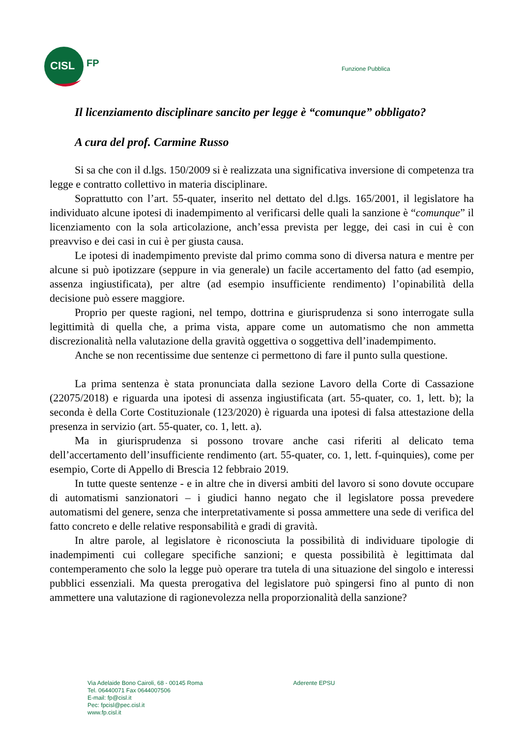CISL
FP
Funzione Pubblica
Il licenziamento disciplinare sancito per legge è “comunque” obbligato?
A cura del prof. Carmine Russo
Si sa che con il d.lgs. 150/2009 si è realizzata una significativa inversione di competenza tra legge e contratto collettivo in materia disciplinare.
Soprattutto con l’art. 55-quater, inserito nel dettato del d.lgs. 165/2001, il legislatore ha individuato alcune ipotesi di inadempimento al verificarsi delle quali la sanzione è “comunque” il licenziamento con la sola articolazione, anch’essa prevista per legge, dei casi in cui è con preavviso e dei casi in cui è per giusta causa.
Le ipotesi di inadempimento previste dal primo comma sono di diversa natura e mentre per alcune si può ipotizzare (seppure in via generale) un facile accertamento del fatto (ad esempio, assenza ingiustificata), per altre (ad esempio insufficiente rendimento) l’opinabilità della decisione può essere maggiore.
Proprio per queste ragioni, nel tempo, dottrina e giurisprudenza si sono interrogate sulla legittimità di quella che, a prima vista, appare come un automatismo che non ammetta discrezionalità nella valutazione della gravità oggettiva o soggettiva dell’inadempimento.
Anche se non recentissime due sentenze ci permettono di fare il punto sulla questione.
La prima sentenza è stata pronunciata dalla sezione Lavoro della Corte di Cassazione (22075/2018) e riguarda una ipotesi di assenza ingiustificata (art. 55-quater, co. 1, lett. b); la seconda è della Corte Costituzionale (123/2020) è riguarda una ipotesi di falsa attestazione della presenza in servizio (art. 55-quater, co. 1, lett. a).
Ma in giurisprudenza si possono trovare anche casi riferiti al delicato tema dell’accertamento dell’insufficiente rendimento (art. 55-quater, co. 1, lett. f-quinquies), come per esempio, Corte di Appello di Brescia 12 febbraio 2019.
In tutte queste sentenze - e in altre che in diversi ambiti del lavoro si sono dovute occupare di automatismi sanzionatori – i giudici hanno negato che il legislatore possa prevedere automatismi del genere, senza che interpretativamente si possa ammettere una sede di verifica del fatto concreto e delle relative responsabilità e gradi di gravità.
In altre parole, al legislatore è riconosciuta la possibilità di individuare tipologie di inadempimenti cui collegare specifiche sanzioni; e questa possibilità è legittimata dal contemperamento che solo la legge può operare tra tutela di una situazione del singolo e interessi pubblici essenziali. Ma questa prerogativa del legislatore può spingersi fino al punto di non ammettere una valutazione di ragionevolezza nella proporzionalità della sanzione?
Via Adelaide Bono Cairoli, 68 - 00145 Roma
Tel. 06440071 Fax 0644007506
E-mail: fp@cisl.it
Pec: fpcisl@pec.cisl.it
www.fp.cisl.it
Aderente EPSU